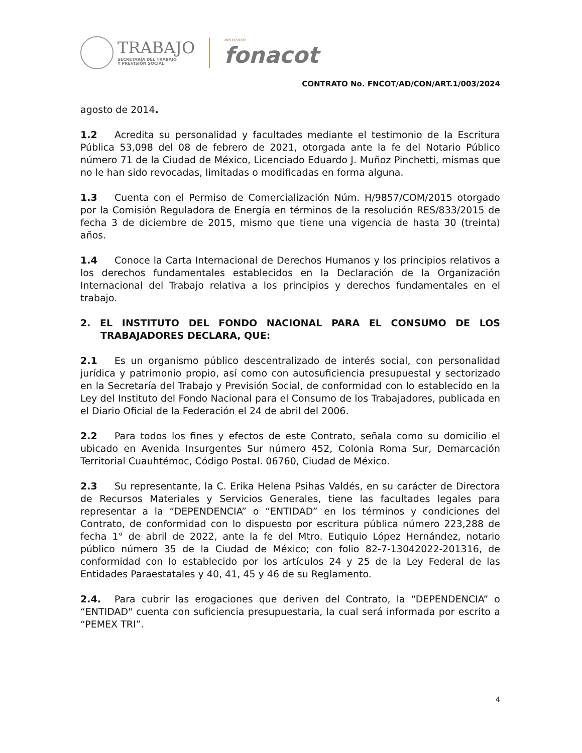TRABAJO
SECRETARÍA DEL TRABAJO
Y PREVISIÓN SOCIAL
INSTITUTO
fonacot
CONTRATO No. FNCOT/AD/CON/ART.1/003/2024
agosto de 2014.
1.2 Acredita su personalidad y facultades mediante el testimonio de la Escritura Pública 53,098 del 08 de febrero de 2021, otorgada ante la fe del Notario Público número 71 de la Ciudad de México, Licenciado Eduardo J. Muñoz Pinchetti, mismas que no le han sido revocadas, limitadas o modificadas en forma alguna.
1.3 Cuenta con el Permiso de Comercialización Núm. H/9857/COM/2015 otorgado por la Comisión Reguladora de Energía en términos de la resolución RES/833/2015 de fecha 3 de diciembre de 2015, mismo que tiene una vigencia de hasta 30 (treinta) años.
1.4 Conoce la Carta Internacional de Derechos Humanos y los principios relativos a los derechos fundamentales establecidos en la Declaración de la Organización Internacional del Trabajo relativa a los principios y derechos fundamentales en el trabajo.
2. EL INSTITUTO DEL FONDO NACIONAL PARA EL CONSUMO DE LOS TRABAJADORES DECLARA, QUE:
2.1 Es un organismo público descentralizado de interés social, con personalidad jurídica y patrimonio propio, así como con autosuficiencia presupuestal y sectorizado en la Secretaría del Trabajo y Previsión Social, de conformidad con lo establecido en la Ley del Instituto del Fondo Nacional para el Consumo de los Trabajadores, publicada en el Diario Oficial de la Federación el 24 de abril del 2006.
2.2 Para todos los fines y efectos de este Contrato, señala como su domicilio el ubicado en Avenida Insurgentes Sur número 452, Colonia Roma Sur, Demarcación Territorial Cuauhtémoc, Código Postal. 06760, Ciudad de México.
2.3 Su representante, la C. Erika Helena Psihas Valdés, en su carácter de Directora de Recursos Materiales y Servicios Generales, tiene las facultades legales para representar a la “DEPENDENCIA” o “ENTIDAD” en los términos y condiciones del Contrato, de conformidad con lo dispuesto por escritura pública número 223,288 de fecha 1° de abril de 2022, ante la fe del Mtro. Eutiquio López Hernández, notario público número 35 de la Ciudad de México; con folio 82-7-13042022-201316, de conformidad con lo establecido por los artículos 24 y 25 de la Ley Federal de las Entidades Paraestatales y 40, 41, 45 y 46 de su Reglamento.
2.4. Para cubrir las erogaciones que deriven del Contrato, la “DEPENDENCIA” o “ENTIDAD" cuenta con suficiencia presupuestaria, la cual será informada por escrito a “PEMEX TRI”.
4